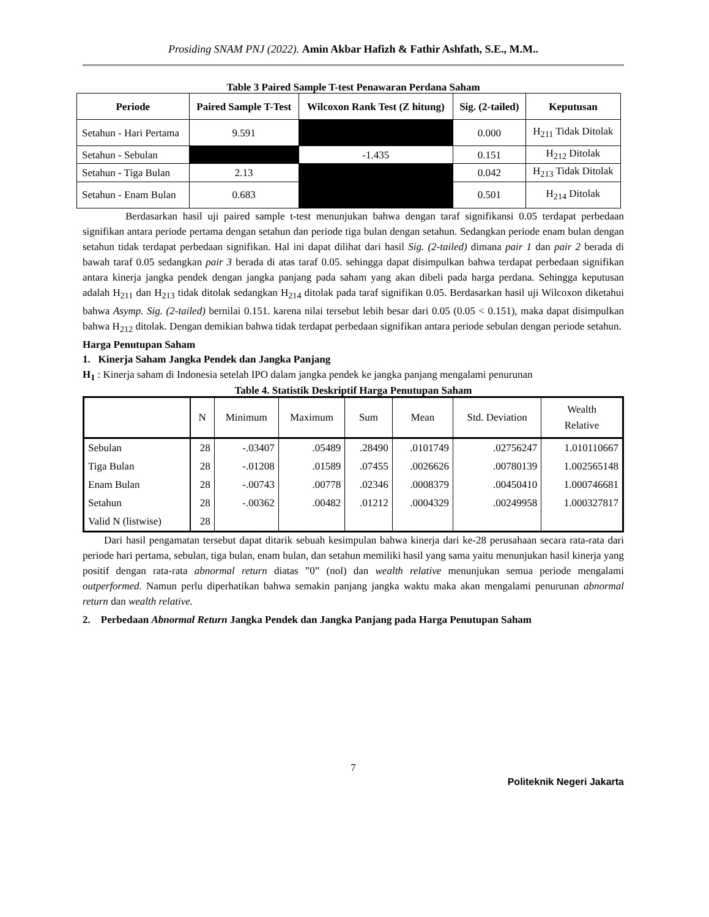Prosiding SNAM PNJ (2022). Amin Akbar Hafizh & Fathir Ashfath, S.E., M.M..
Table 3 Paired Sample T-test Penawaran Perdana Saham
| Periode | Paired Sample T-Test | Wilcoxon Rank Test (Z hitung) | Sig. (2-tailed) | Keputusan |
| --- | --- | --- | --- | --- |
| Setahun - Hari Pertama | 9.591 | | 0.000 | H<sub>211</sub> Tidak Ditolak |
| Setahun - Sebulan | | -1.435 | 0.151 | H<sub>212</sub> Ditolak |
| Setahun - Tiga Bulan | 2.13 | | 0.042 | H<sub>213</sub> Tidak Ditolak |
| Setahun - Enam Bulan | 0.683 | | 0.501 | H<sub>214</sub> Ditolak |
Berdasarkan hasil uji paired sample t-test menunjukan bahwa dengan taraf signifikansi 0.05 terdapat perbedaan signifikan antara periode pertama dengan setahun dan periode tiga bulan dengan setahun. Sedangkan periode enam bulan dengan setahun tidak terdapat perbedaan signifikan. Hal ini dapat dilihat dari hasil Sig. (2-tailed) dimana pair 1 dan pair 2 berada di bawah taraf 0.05 sedangkan pair 3 berada di atas taraf 0.05. sehingga dapat disimpulkan bahwa terdapat perbedaan signifikan antara kinerja jangka pendek dengan jangka panjang pada saham yang akan dibeli pada harga perdana. Sehingga keputusan adalah H<sub>211</sub> dan H<sub>213</sub> tidak ditolak sedangkan H<sub>214</sub> ditolak pada taraf signifikan 0.05. Berdasarkan hasil uji Wilcoxon diketahui bahwa Asymp. Sig. (2-tailed) bernilai 0.151. karena nilai tersebut lebih besar dari 0.05 (0.05 < 0.151), maka dapat disimpulkan bahwa H<sub>212</sub> ditolak. Dengan demikian bahwa tidak terdapat perbedaan signifikan antara periode sebulan dengan periode setahun.
Harga Penutupan Saham
1. Kinerja Saham Jangka Pendek dan Jangka Panjang
H<sub>1</sub> : Kinerja saham di Indonesia setelah IPO dalam jangka pendek ke jangka panjang mengalami penurunan
Table 4. Statistik Deskriptif Harga Penutupan Saham
| | N | Minimum | Maximum | Sum | Mean | Std. Deviation | Wealth Relative |
| --- | --- | --- | --- | --- | --- | --- | --- |
| Sebulan | 28 | -.03407 | .05489 | .28490 | .0101749 | .02756247 | 1.010110667 |
| Tiga Bulan | 28 | -.01208 | .01589 | .07455 | .0026626 | .00780139 | 1.002565148 |
| Enam Bulan | 28 | -.00743 | .00778 | .02346 | .0008379 | .00450410 | 1.000746681 |
| Setahun | 28 | -.00362 | .00482 | .01212 | .0004329 | .00249958 | 1.000327817 |
| Valid N (listwise) | 28 | | | | | | |
Dari hasil pengamatan tersebut dapat ditarik sebuah kesimpulan bahwa kinerja dari ke-28 perusahaan secara rata-rata dari periode hari pertama, sebulan, tiga bulan, enam bulan, dan setahun memiliki hasil yang sama yaitu menunjukan hasil kinerja yang positif dengan rata-rata abnormal return diatas ”0” (nol) dan wealth relative menunjukan semua periode mengalami outperformed. Namun perlu diperhatikan bahwa semakin panjang jangka waktu maka akan mengalami penurunan abnormal return dan wealth relative.
2. Perbedaan Abnormal Return Jangka Pendek dan Jangka Panjang pada Harga Penutupan Saham
7
Politeknik Negeri Jakarta